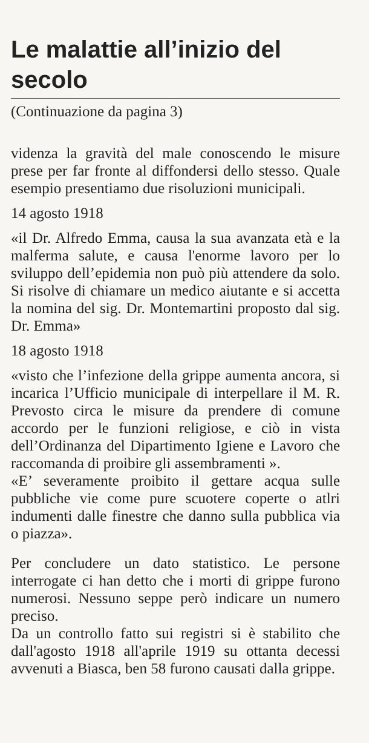Le malattie all’inizio del secolo
(Continuazione da pagina 3)
videnza la gravità del male conoscendo le misure prese per far fronte al diffondersi dello stesso. Quale esempio presentiamo due risoluzioni municipali.
14 agosto 1918
«il Dr. Alfredo Emma, causa la sua avanzata età e la malferma salute, e causa l'enorme lavoro per lo sviluppo dell’epidemia non può più attendere da solo. Si risolve di chiamare un medico aiutante e si accetta la nomina del sig. Dr. Montemartini proposto dal sig. Dr. Emma»
18 agosto 1918
«visto che l’infezione della grippe aumenta ancora, si incarica l’Ufficio municipale di interpellare il M. R. Prevosto circa le misure da prendere di comune accordo per le funzioni religiose, e ciò in vista dell’Ordinanza del Dipartimento Igiene e Lavoro che raccomanda di proibire gli assembramenti ».
«E’ severamente proibito il gettare acqua sulle pubbliche vie come pure scuotere coperte o atlri indumenti dalle finestre che danno sulla pubblica via o piazza».
Per concludere un dato statistico. Le persone interrogate ci han detto che i morti di grippe furono numerosi. Nessuno seppe però indicare un numero preciso.
Da un controllo fatto sui registri si è stabilito che dall'agosto 1918 all'aprile 1919 su ottanta decessi avvenuti a Biasca, ben 58 furono causati dalla grippe.